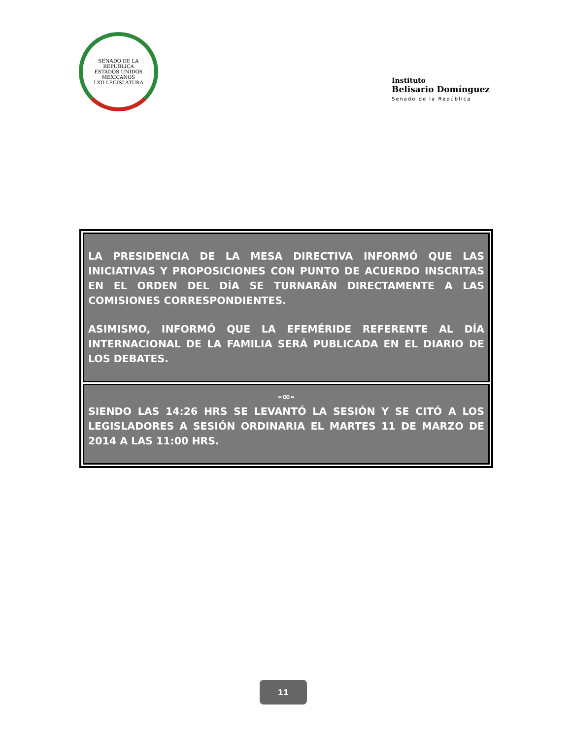SENADO DE LA REPÚBLICA
ESTADOS UNIDOS MEXICANOS
LXII LEGISLATURA
Instituto
Belisario Domínguez
Senado de la República
LA PRESIDENCIA DE LA MESA DIRECTIVA INFORMÓ QUE LAS INICIATIVAS Y PROPOSICIONES CON PUNTO DE ACUERDO INSCRITAS EN EL ORDEN DEL DÍA SE TURNARÁN DIRECTAMENTE A LAS COMISIONES CORRESPONDIENTES.
ASIMISMO, INFORMÓ QUE LA EFEMÉRIDE REFERENTE AL DÍA INTERNACIONAL DE LA FAMILIA SERÁ PUBLICADA EN EL DIARIO DE LOS DEBATES.
-∞-
SIENDO LAS 14:26 HRS SE LEVANTÓ LA SESIÓN Y SE CITÓ A LOS LEGISLADORES A SESIÓN ORDINARIA EL MARTES 11 DE MARZO DE 2014 A LAS 11:00 HRS.
11